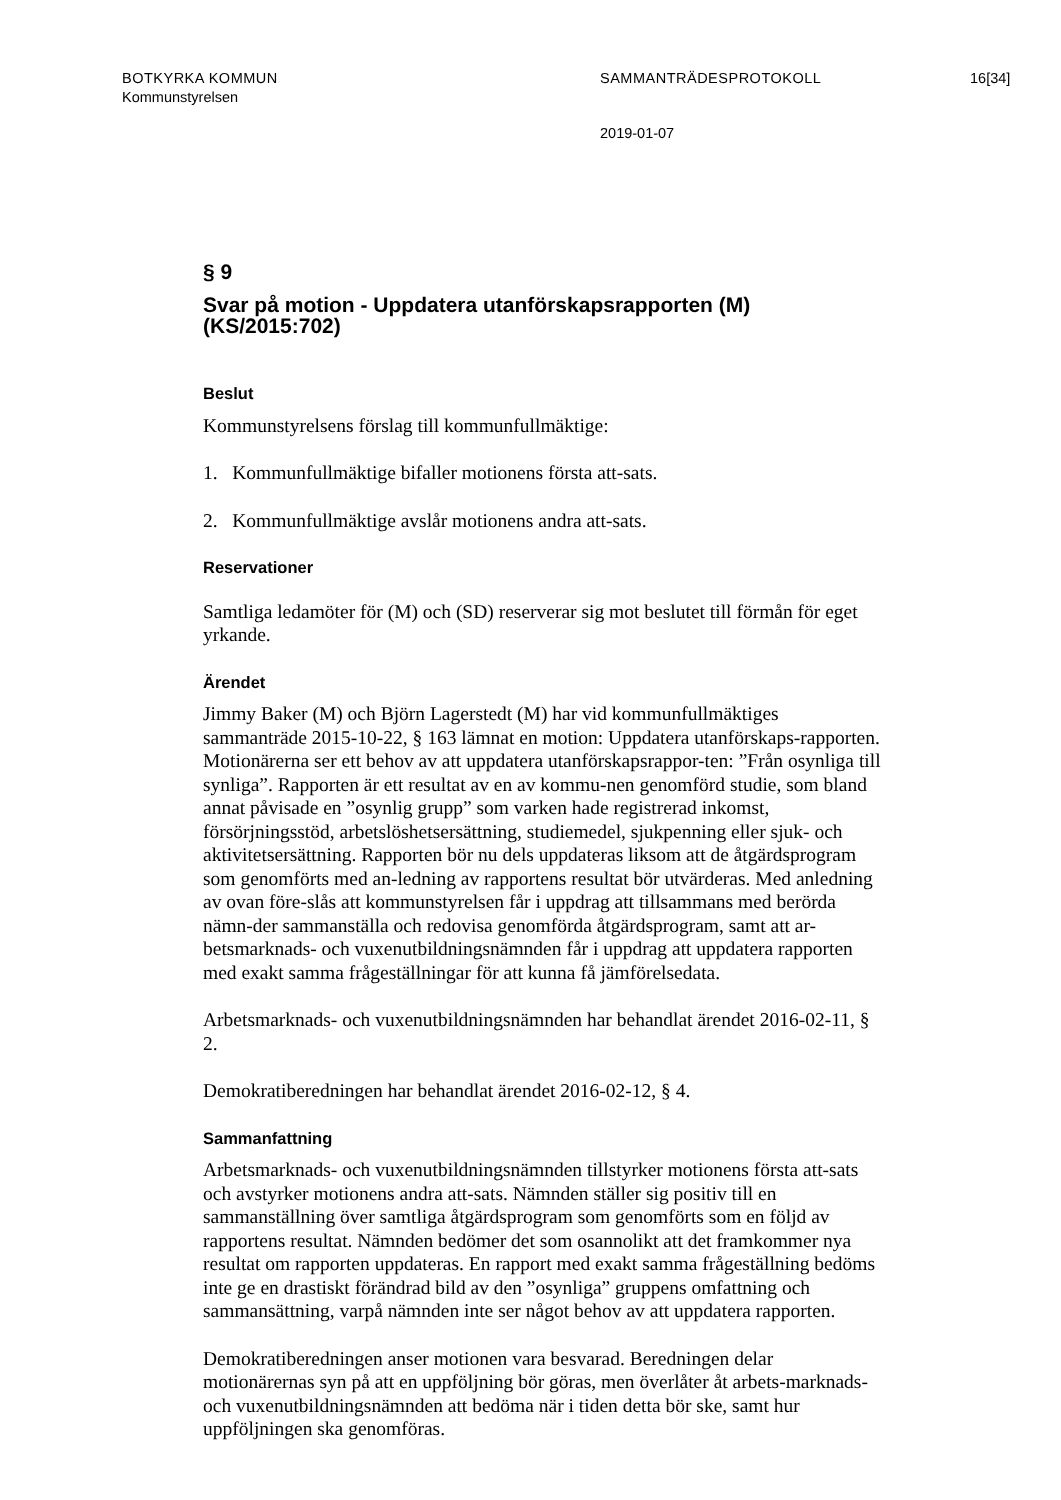BOTKYRKA KOMMUN SAMMANTRÄDESPROTOKOLL 16[34]
Kommunstyrelsen
2019-01-07
§ 9
Svar på motion - Uppdatera utanförskapsrapporten (M) (KS/2015:702)
Beslut
Kommunstyrelsens förslag till kommunfullmäktige:
1. Kommunfullmäktige bifaller motionens första att-sats.
2. Kommunfullmäktige avslår motionens andra att-sats.
Reservationer
Samtliga ledamöter för (M) och (SD) reserverar sig mot beslutet till förmån för eget yrkande.
Ärendet
Jimmy Baker (M) och Björn Lagerstedt (M) har vid kommunfullmäktiges sammanträde 2015-10-22, § 163 lämnat en motion: Uppdatera utanförskaps-rapporten. Motionärerna ser ett behov av att uppdatera utanförskapsrappor-ten: ”Från osynliga till synliga”. Rapporten är ett resultat av en av kommu-nen genomförd studie, som bland annat påvisade en ”osynlig grupp” som varken hade registrerad inkomst, försörjningsstöd, arbetslöshetsersättning, studiemedel, sjukpenning eller sjuk- och aktivitetsersättning. Rapporten bör nu dels uppdateras liksom att de åtgärdsprogram som genomförts med an-ledning av rapportens resultat bör utvärderas. Med anledning av ovan före-slås att kommunstyrelsen får i uppdrag att tillsammans med berörda nämn-der sammanställa och redovisa genomförda åtgärdsprogram, samt att ar-betsmarknads- och vuxenutbildningsnämnden får i uppdrag att uppdatera rapporten med exakt samma frågeställningar för att kunna få jämförelsedata.
Arbetsmarknads- och vuxenutbildningsnämnden har behandlat ärendet 2016-02-11, § 2.
Demokratiberedningen har behandlat ärendet 2016-02-12, § 4.
Sammanfattning
Arbetsmarknads- och vuxenutbildningsnämnden tillstyrker motionens första att-sats och avstyrker motionens andra att-sats. Nämnden ställer sig positiv till en sammanställning över samtliga åtgärdsprogram som genomförts som en följd av rapportens resultat. Nämnden bedömer det som osannolikt att det framkommer nya resultat om rapporten uppdateras. En rapport med exakt samma frågeställning bedöms inte ge en drastiskt förändrad bild av den ”osynliga” gruppens omfattning och sammansättning, varpå nämnden inte ser något behov av att uppdatera rapporten.
Demokratiberedningen anser motionen vara besvarad. Beredningen delar motionärernas syn på att en uppföljning bör göras, men överlåter åt arbets-marknads- och vuxenutbildningsnämnden att bedöma när i tiden detta bör ske, samt hur uppföljningen ska genomföras.